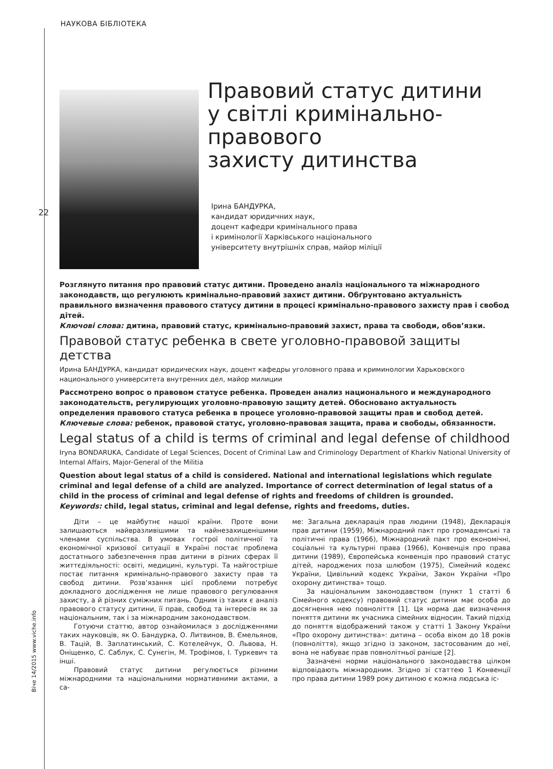НАУКОВА БІБЛІОТЕКА
22
Віче 14/2015 www.viche.info
Правовий статус дитини
у світлі кримінально-
правового
захисту дитинства
Ірина БАНДУРКА,
кандидат юридичних наук,
доцент кафедри кримінального права
і кримінології Харківського національного
університету внутрішніх справ, майор міліції
Розглянуто питання про правовий статус дитини. Проведено аналіз національного та міжнародного законодавств, що регулюють кримінально-правовий захист дитини. Обґрунтовано актуальність правильного визначення правового статусу дитини в процесі кримінально-правового захисту прав і свобод дітей.
Ключові слова: дитина, правовий статус, кримінально-правовий захист, права та свободи, обов’язки.
Правовой статус ребенка в свете уголовно-правовой защиты детства
Ирина БАНДУРКА, кандидат юридических наук, доцент кафедры уголовного права и криминологии Харьковского национального университета внутренних дел, майор милиции
Рассмотрено вопрос о правовом статусе ребенка. Проведен анализ национального и международного законодательств, регулирующих уголовно-правовую защиту детей. Обосновано актуальность определения правового статуса ребенка в процесе уголовно-правовой защиты прав и свобод детей.
Ключевые слова: ребенок, правовой статус, уголовно-правовая защита, права и свободы, обязанности.
Legal status of a child is terms of criminal and legal defense of childhood
Iryna BONDARUKA, Candidate of Legal Sciences, Docent of Criminal Law and Criminology Department of Kharkiv National University of Internal Affairs, Major-General of the Militia
Question about legal status of a child is considered. National and international legislations which regulate criminal and legal defense of a child are analyzed. Importance of correct determination of legal status of a child in the process of criminal and legal defense of rights and freedoms of children is grounded.
Keywords: child, legal status, criminal and legal defense, rights and freedoms, duties.
Діти – це майбутнє нашої країни. Проте вони залишаються найвразливішими та найнезахищенішими членами суспільства. В умовах гострої політичної та економічної кризової ситуації в Україні постає проблема достатнього забезпечення прав дитини в різних сферах її життєдіяльності: освіті, медицині, культурі. Та найгостріше постає питання кримінально-правового захисту прав та свобод дитини. Розв’язання цієї проблеми потребує докладного дослідження не лише правового регулювання захисту, а й різних суміжних питань. Одним із таких є аналіз правового статусу дитини, її прав, свобод та інтересів як за національним, так і за міжнародним законодавством.
Готуючи статтю, автор ознайомилася з дослідженнями таких науковців, як О. Бандурка, О. Литвинов, В. Ємельянов, В. Тацій, В. Заплатинський, С. Котелейчук, О. Львова, Н. Оніщенко, С. Саблук, С. Сунєгін, М. Трофімов, І. Туркевич та інші.
Правовий статус дитини регулюється різними міжнародними та національними нормативними актами, а са-
ме: Загальна декларація прав людини (1948), Декларація прав дитини (1959), Міжнародний пакт про громадянські та політичні права (1966), Міжнародний пакт про економічні, соціальні та культурні права (1966), Конвенція про права дитини (1989), Європейська конвенція про правовий статус дітей, народжених поза шлюбом (1975), Сімейний кодекс України, Цивільний кодекс України, Закон України «Про охорону дитинства» тощо.
За національним законодавством (пункт 1 статті 6 Сімейного кодексу) правовий статус дитини має особа до досягнення нею повноліття [1]. Ця норма дає визначення поняття дитини як учасника сімейних відносин. Такий підхід до поняття відображений також у статті 1 Закону України «Про охорону дитинства»: дитина – особа віком до 18 років (повноліття), якщо згідно із законом, застосованим до неї, вона не набуває прав повнолітньої раніше [2].
Зазначені норми національного законодавства цілком відповідають міжнародним. Згідно зі статтею 1 Конвенції про права дитини 1989 року дитиною є кожна людська іс-